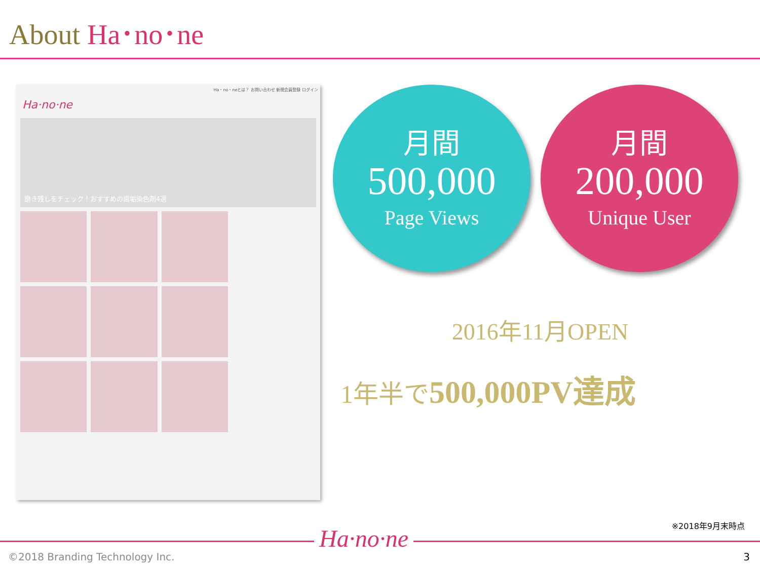About Ha･no･ne
Ha・no・neとは？ お問い合わせ 新規会員登録 ログイン
Ha·no·ne
磨き残しをチェック！おすすめの歯垢染色剤4選
月間
500,000
Page Views
月間
200,000
Unique User
2016年11月OPEN
1年半で500,000PV達成
※2018年9月末時点
Ha·no·ne
©2018 Branding Technology Inc. 3